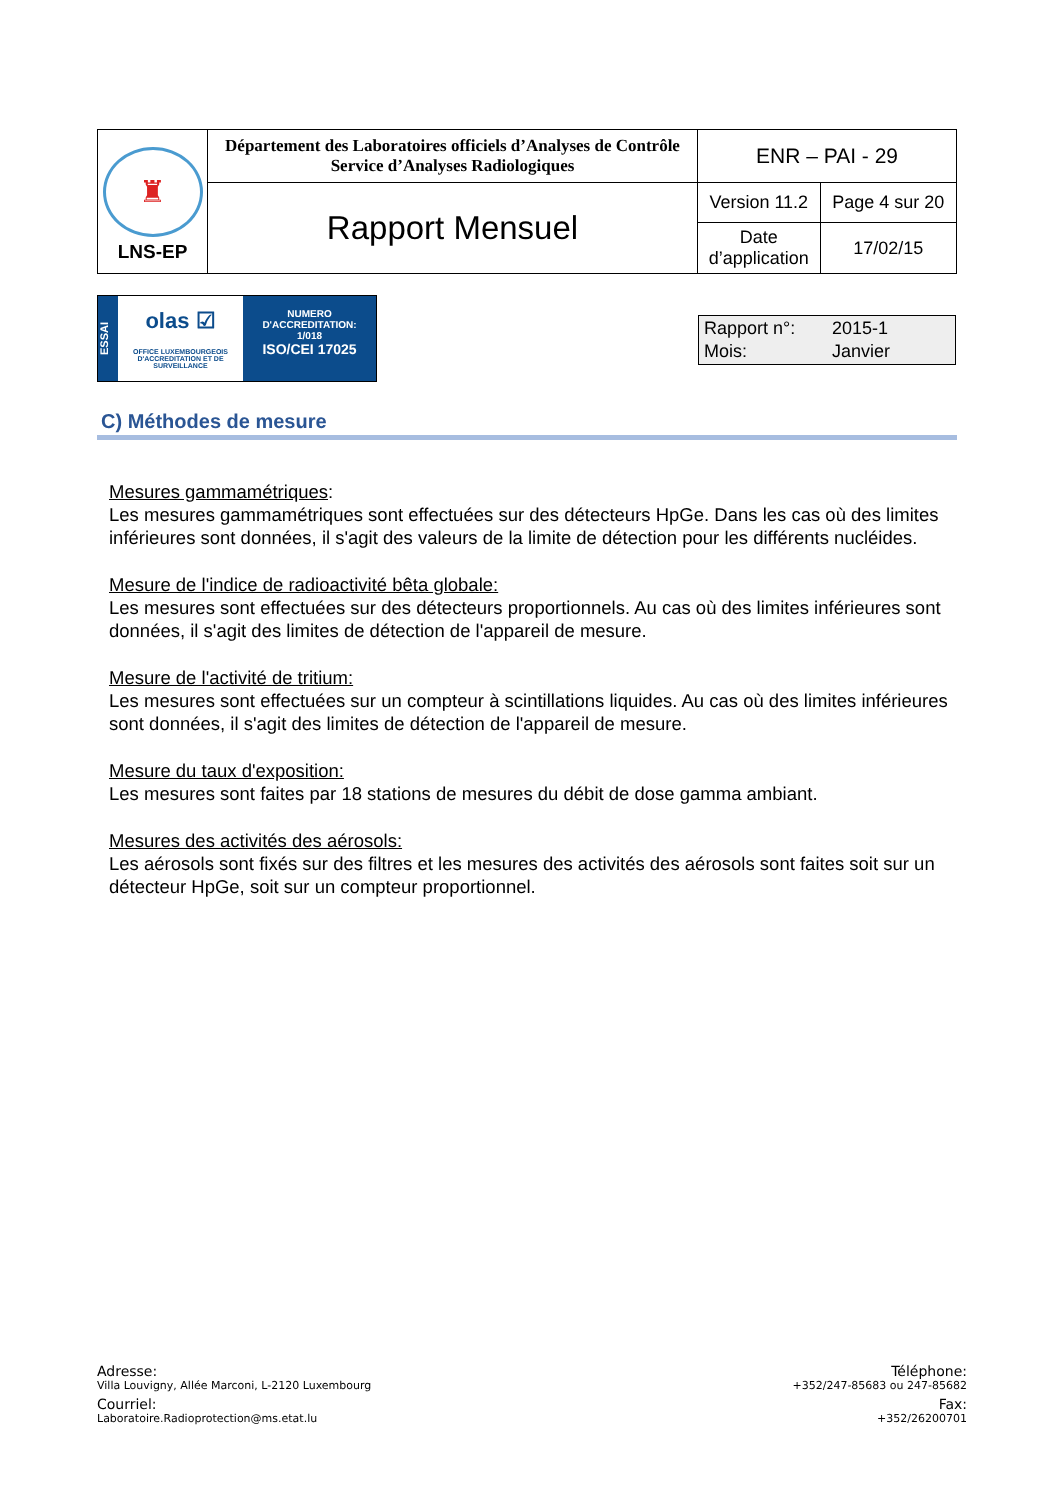| ♜ LNS-EP | Département des Laboratoires officiels d’Analyses de Contrôle Service d’Analyses Radiologiques | ENR – PAI - 29 | |
| | Rapport Mensuel | Version 11.2 | Page 4 sur 20 |
| | | Date d’application | 17/02/15 |
ESSAI
olas ☑
OFFICE LUXEMBOURGEOIS D'ACCREDITATION ET DE SURVEILLANCE
NUMERO
D'ACCREDITATION:
1/018
ISO/CEI 17025
| Rapport n°: | 2015-1 |
| Mois: | Janvier |
C) Méthodes de mesure
Mesures gammamétriques:
Les mesures gammamétriques sont effectuées sur des détecteurs HpGe. Dans les cas où des limites inférieures sont données, il s'agit des valeurs de la limite de détection pour les différents nucléides.
Mesure de l'indice de radioactivité bêta globale:
Les mesures sont effectuées sur des détecteurs proportionnels. Au cas où des limites inférieures sont données, il s'agit des limites de détection de l'appareil de mesure.
Mesure de l'activité de tritium:
Les mesures sont effectuées sur un compteur à scintillations liquides. Au cas où des limites inférieures sont données, il s'agit des limites de détection de l'appareil de mesure.
Mesure du taux d'exposition:
Les mesures sont faites par 18 stations de mesures du débit de dose gamma ambiant.
Mesures des activités des aérosols:
Les aérosols sont fixés sur des filtres et les mesures des activités des aérosols sont faites soit sur un détecteur HpGe, soit sur un compteur proportionnel.
Adresse:
Villa Louvigny, Allée Marconi, L-2120 Luxembourg
Courriel:
Laboratoire.Radioprotection@ms.etat.lu
Téléphone:
+352/247-85683 ou 247-85682
Fax:
+352/26200701